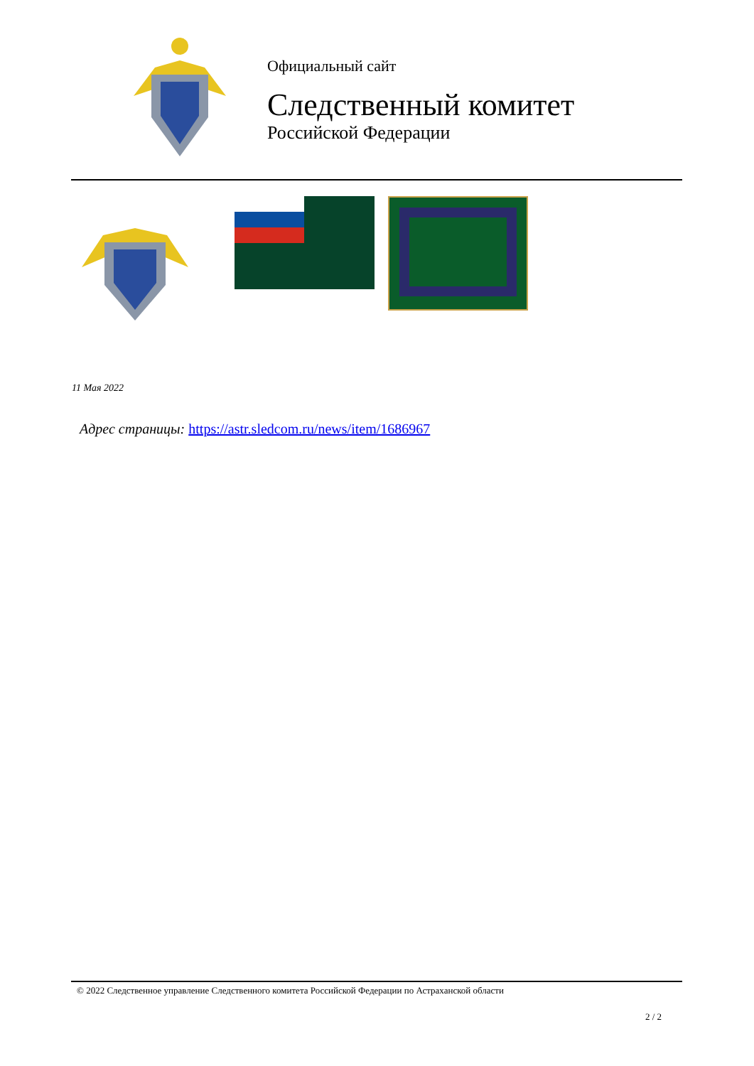Официальный сайт
Следственный комитет
Российской Федерации
11 Мая 2022
Адрес страницы: https://astr.sledcom.ru/news/item/1686967
© 2022 Следственное управление Следственного комитета Российской Федерации по Астраханской области
2 / 2